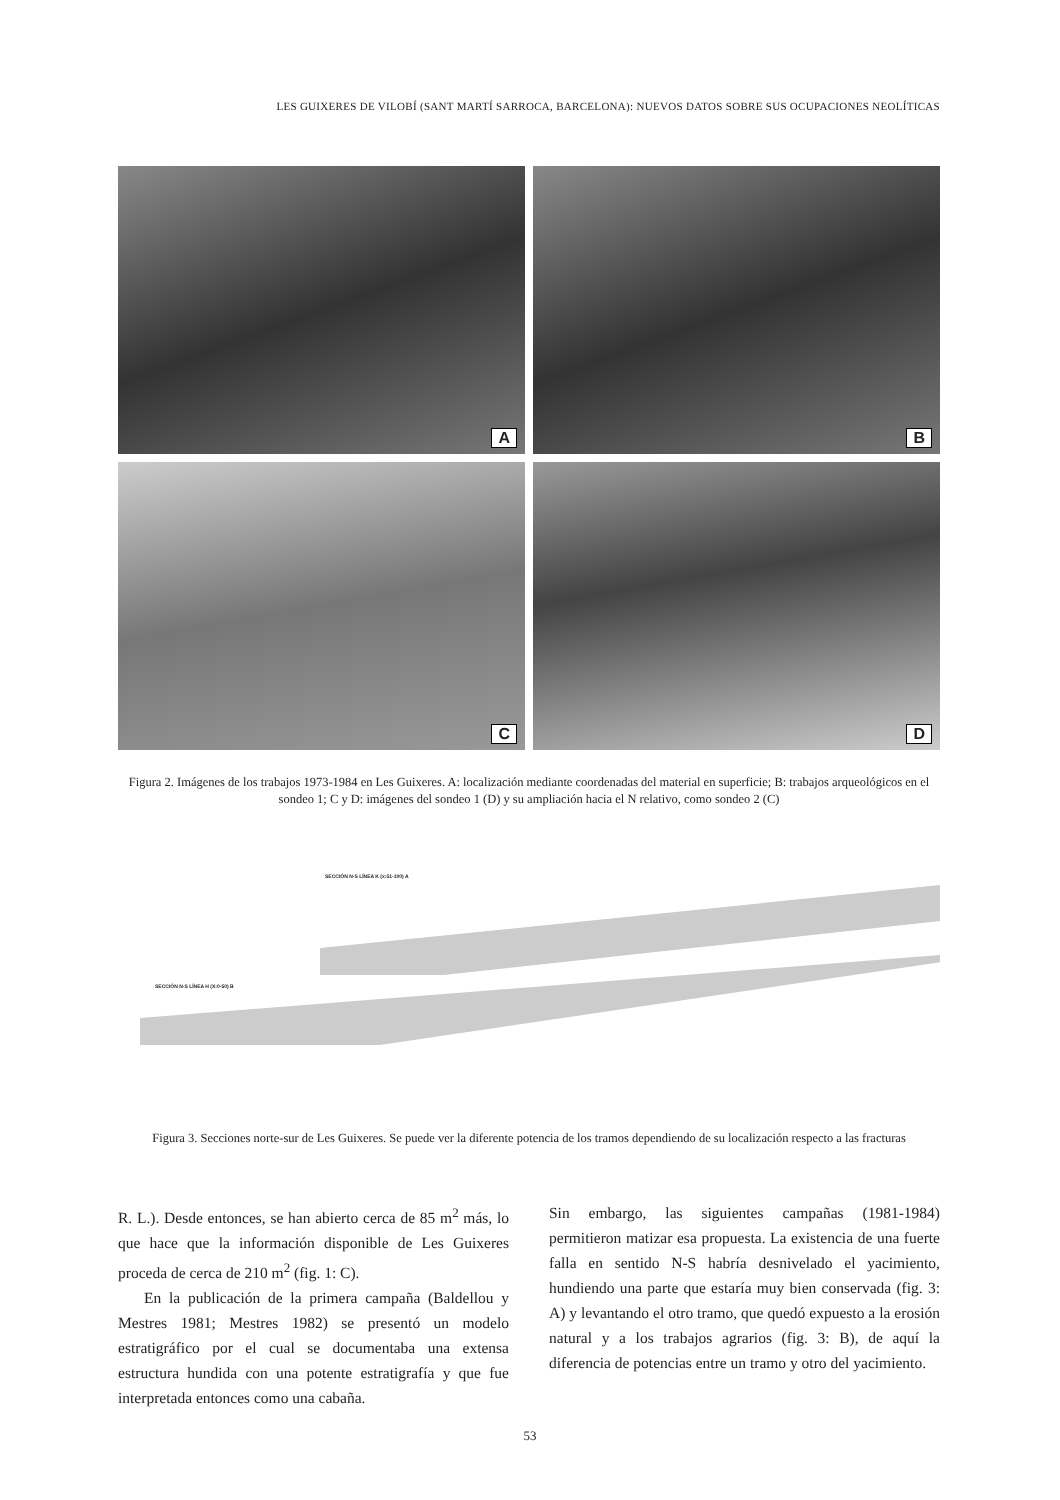LES GUIXERES DE VILOBÍ (SANT MARTÍ SARROCA, BARCELONA): NUEVOS DATOS SOBRE SUS OCUPACIONES NEOLÍTICAS
A
B
C
D
Figura 2. Imágenes de los trabajos 1973-1984 en Les Guixeres. A: localización mediante coordenadas del material en superficie; B: trabajos arqueológicos en el sondeo 1; C y D: imágenes del sondeo 1 (D) y su ampliación hacia el N relativo, como sondeo 2 (C)
SECCIÓN N-S LÍNEA K (x:51-100) A
SECCIÓN N-S LÍNEA H (X:0-50) B
Figura 3. Secciones norte-sur de Les Guixeres. Se puede ver la diferente potencia de los tramos dependiendo de su localización respecto a las fracturas
R. L.). Desde entonces, se han abierto cerca de 85 m<sup>2</sup> más, lo que hace que la información disponible de Les Guixeres proceda de cerca de 210 m<sup>2</sup> (fig. 1: C).
En la publicación de la primera campaña (Baldellou y Mestres 1981; Mestres 1982) se presentó un modelo estratigráfico por el cual se documentaba una extensa estructura hundida con una potente estratigrafía y que fue interpretada entonces como una cabaña.
Sin embargo, las siguientes campañas (1981-1984) permitieron matizar esa propuesta. La existencia de una fuerte falla en sentido N-S habría desnivelado el yacimiento, hundiendo una parte que estaría muy bien conservada (fig. 3: A) y levantando el otro tramo, que quedó expuesto a la erosión natural y a los trabajos agrarios (fig. 3: B), de aquí la diferencia de potencias entre un tramo y otro del yacimiento.
53